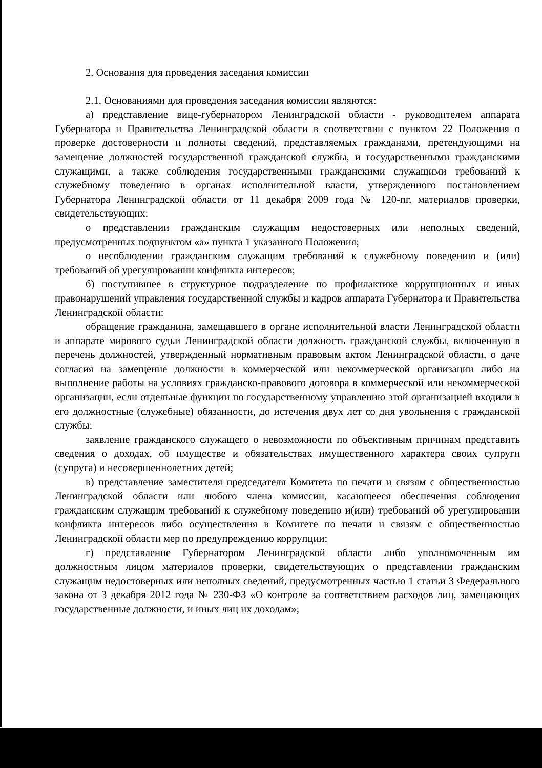2. Основания для проведения заседания комиссии
2.1. Основаниями для проведения заседания комиссии являются:
а) представление вице-губернатором Ленинградской области - руководителем аппарата Губернатора и Правительства Ленинградской области в соответствии с пунктом 22 Положения о проверке достоверности и полноты сведений, представляемых гражданами, претендующими на замещение должностей государственной гражданской службы, и государственными гражданскими служащими, а также соблюдения государственными гражданскими служащими требований к служебному поведению в органах исполнительной власти, утвержденного постановлением Губернатора Ленинградской области от 11 декабря 2009 года № 120-пг, материалов проверки, свидетельствующих:
о представлении гражданским служащим недостоверных или неполных сведений, предусмотренных подпунктом «а» пункта 1 указанного Положения;
о несоблюдении гражданским служащим требований к служебному поведению и (или) требований об урегулировании конфликта интересов;
б) поступившее в структурное подразделение по профилактике коррупционных и иных правонарушений управления государственной службы и кадров аппарата Губернатора и Правительства Ленинградской области:
обращение гражданина, замещавшего в органе исполнительной власти Ленинградской области и аппарате мирового судьи Ленинградской области должность гражданской службы, включенную в перечень должностей, утвержденный нормативным правовым актом Ленинградской области, о даче согласия на замещение должности в коммерческой или некоммерческой организации либо на выполнение работы на условиях гражданско-правового договора в коммерческой или некоммерческой организации, если отдельные функции по государственному управлению этой организацией входили в его должностные (служебные) обязанности, до истечения двух лет со дня увольнения с гражданской службы;
заявление гражданского служащего о невозможности по объективным причинам представить сведения о доходах, об имуществе и обязательствах имущественного характера своих супруги (супруга) и несовершеннолетних детей;
в) представление заместителя председателя Комитета по печати и связям с общественностью Ленинградской области или любого члена комиссии, касающееся обеспечения соблюдения гражданским служащим требований к служебному поведению и(или) требований об урегулировании конфликта интересов либо осуществления в Комитете по печати и связям с общественностью Ленинградской области мер по предупреждению коррупции;
г) представление Губернатором Ленинградской области либо уполномоченным им должностным лицом материалов проверки, свидетельствующих о представлении гражданским служащим недостоверных или неполных сведений, предусмотренных частью 1 статьи 3 Федерального закона от 3 декабря 2012 года № 230-ФЗ «О контроле за соответствием расходов лиц, замещающих государственные должности, и иных лиц их доходам»;